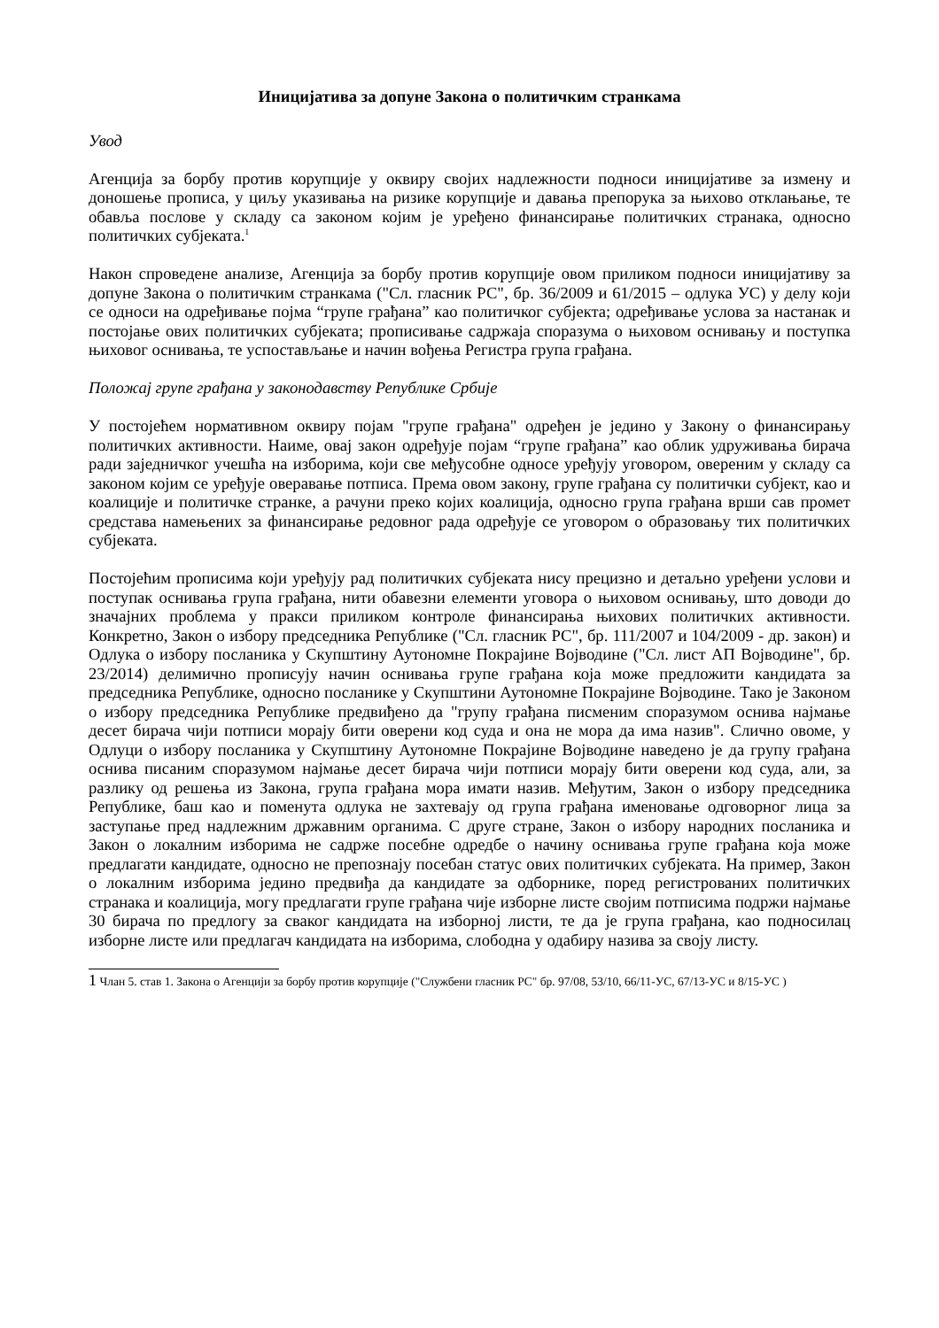Иницијатива за допуне Закона о политичким странкама
Увод
Агенција за борбу против корупције у оквиру својих надлежности подноси иницијативе за измену и доношење прописа, у циљу указивања на ризике корупције и давања препорука за њихово отклањање, те обавља послове у складу са законом којим је уређено финансирање политичких странака, односно политичких субјеката.<sup>1</sup>
Након спроведене анализе, Агенција за борбу против корупције овом приликом подноси иницијативу за допуне Закона о политичким странкама ("Сл. гласник РС", бр. 36/2009 и 61/2015 – одлука УС) у делу који се односи на одређивање појма “групе грађана” као политичког субјекта; одређивање услова за настанак и постојање ових политичких субјеката; прописивање садржаја споразума о њиховом оснивању и поступка њиховог оснивања, те успостављање и начин вођења Регистра група грађана.
Положај групе грађана у законодавству Републике Србије
У постојећем нормативном оквиру појам "групе грађана" одређен је једино у Закону о финансирању политичких активности. Наиме, овај закон одређује појам “групе грађана” као облик удруживања бирача ради заједничког учешћа на изборима, који све међусобне односе уређују уговором, овереним у складу са законом којим се уређује оверавање потписа. Према овом закону, групе грађана су политички субјект, као и коалиције и политичке странке, а рачуни преко којих коалиција, односно група грађана врши сав промет средстава намењених за финансирање редовног рада одређује се уговором о образовању тих политичких субјеката.
Постојећим прописима који уређују рад политичких субјеката нису прецизно и детаљно уређени услови и поступак оснивања група грађана, нити обавезни елементи уговора о њиховом оснивању, што доводи до значајних проблема у пракси приликом контроле финансирања њихових политичких активности. Конкретно, Закон о избору председника Републике ("Сл. гласник РС", бр. 111/2007 и 104/2009 - др. закон) и Одлука о избору посланика у Скупштину Аутономне Покрајине Војводине ("Сл. лист АП Војводине", бр. 23/2014) делимично прописују начин оснивања групе грађана која може предложити кандидата за председника Републике, односно посланике у Скупштини Аутономне Покрајине Војводине. Тако је Законом о избору председника Републике предвиђено да "групу грађана писменим споразумом оснива најмање десет бирача чији потписи морају бити оверени код суда и она не мора да има назив". Слично овоме, у Одлуци о избору посланика у Скупштину Аутономне Покрајине Војводине наведено је да групу грађана оснива писаним споразумом најмање десет бирача чији потписи морају бити оверени код суда, али, за разлику од решења из Закона, група грађана мора имати назив. Међутим, Закон о избору председника Републике, баш као и поменута одлука не захтевају од група грађана именовање одговорног лица за заступање пред надлежним државним органима. С друге стране, Закон о избору народних посланика и Закон о локалним изборима не садрже посебне одредбе о начину оснивања групе грађана која може предлагати кандидате, односно не препознају посебан статус ових политичких субјеката. На пример, Закон о локалним изборима једино предвиђа да кандидате за одборнике, поред регистрованих политичких странака и коалиција, могу предлагати групе грађана чије изборне листе својим потписима подржи најмање 30 бирача по предлогу за сваког кандидата на изборној листи, те да је група грађана, као подносилац изборне листе или предлагач кандидата на изборима, слободна у одабиру назива за своју листу.
1 Члан 5. став 1. Закона о Агенцији за борбу против корупције ("Службени гласник РС" бр. 97/08, 53/10, 66/11-УС, 67/13-УС и 8/15-УС )